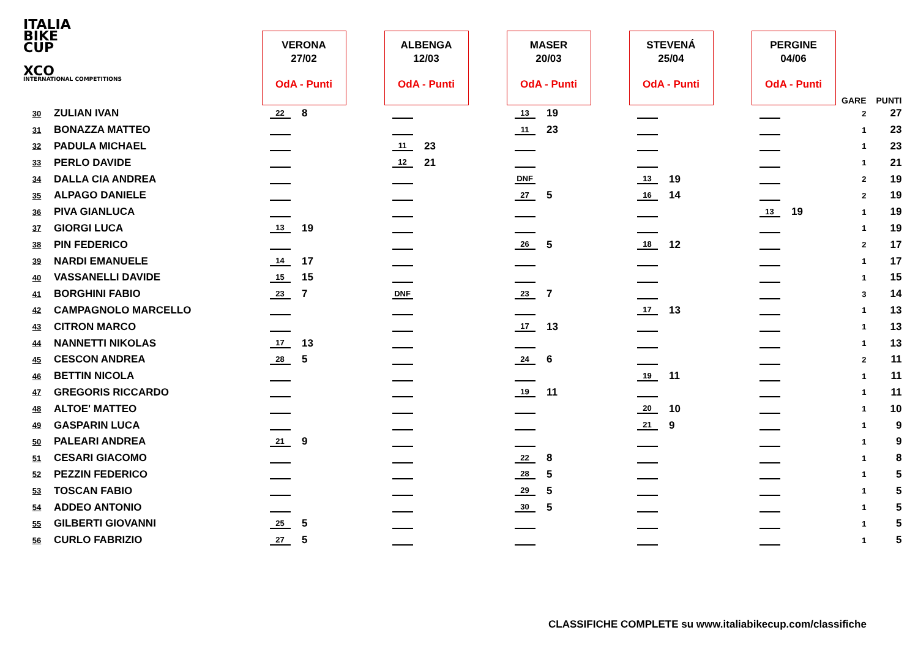ITALIA
BIKE
CUP
XCO
INTERNATIONAL COMPETITIONS
| | | VERONA 27/02 OdA - Punti | | | ALBENGA 12/03 OdA - Punti | | | MASER 20/03 OdA - Punti | | | STEVENÁ 25/04 OdA - Punti | | | PERGINE 04/06 OdA - Punti | | GARE | PUNTI |
| --- | --- | --- | --- | --- | --- | --- | --- | --- | --- | --- | --- | --- | --- | --- | --- | --- | --- |
| 30 | ZULIAN IVAN | 22 | 8 | | | | | 13 | 19 | | | | | | | 2 | 27 |
| 31 | BONAZZA MATTEO | | | | | | | 11 | 23 | | | | | | | 1 | 23 |
| 32 | PADULA MICHAEL | | | | 11 | 23 | | | | | | | | | | 1 | 23 |
| 33 | PERLO DAVIDE | | | | 12 | 21 | | | | | | | | | | 1 | 21 |
| 34 | DALLA CIA ANDREA | | | | | | | DNF | | | 13 | 19 | | | | 2 | 19 |
| 35 | ALPAGO DANIELE | | | | | | | 27 | 5 | | 16 | 14 | | | | 2 | 19 |
| 36 | PIVA GIANLUCA | | | | | | | | | | | | | 13 | 19 | 1 | 19 |
| 37 | GIORGI LUCA | 13 | 19 | | | | | | | | | | | | | 1 | 19 |
| 38 | PIN FEDERICO | | | | | | | 26 | 5 | | 18 | 12 | | | | 2 | 17 |
| 39 | NARDI EMANUELE | 14 | 17 | | | | | | | | | | | | | 1 | 17 |
| 40 | VASSANELLI DAVIDE | 15 | 15 | | | | | | | | | | | | | 1 | 15 |
| 41 | BORGHINI FABIO | 23 | 7 | | DNF | | | 23 | 7 | | | | | | | 3 | 14 |
| 42 | CAMPAGNOLO MARCELLO | | | | | | | | | | 17 | 13 | | | | 1 | 13 |
| 43 | CITRON MARCO | | | | | | | 17 | 13 | | | | | | | 1 | 13 |
| 44 | NANNETTI NIKOLAS | 17 | 13 | | | | | | | | | | | | | 1 | 13 |
| 45 | CESCON ANDREA | 28 | 5 | | | | | 24 | 6 | | | | | | | 2 | 11 |
| 46 | BETTIN NICOLA | | | | | | | | | | 19 | 11 | | | | 1 | 11 |
| 47 | GREGORIS RICCARDO | | | | | | | 19 | 11 | | | | | | | 1 | 11 |
| 48 | ALTOE' MATTEO | | | | | | | | | | 20 | 10 | | | | 1 | 10 |
| 49 | GASPARIN LUCA | | | | | | | | | | 21 | 9 | | | | 1 | 9 |
| 50 | PALEARI ANDREA | 21 | 9 | | | | | | | | | | | | | 1 | 9 |
| 51 | CESARI GIACOMO | | | | | | | 22 | 8 | | | | | | | 1 | 8 |
| 52 | PEZZIN FEDERICO | | | | | | | 28 | 5 | | | | | | | 1 | 5 |
| 53 | TOSCAN FABIO | | | | | | | 29 | 5 | | | | | | | 1 | 5 |
| 54 | ADDEO ANTONIO | | | | | | | 30 | 5 | | | | | | | 1 | 5 |
| 55 | GILBERTI GIOVANNI | 25 | 5 | | | | | | | | | | | | | 1 | 5 |
| 56 | CURLO FABRIZIO | 27 | 5 | | | | | | | | | | | | | 1 | 5 |
CLASSIFICHE COMPLETE su www.italiabikecup.com/classifiche